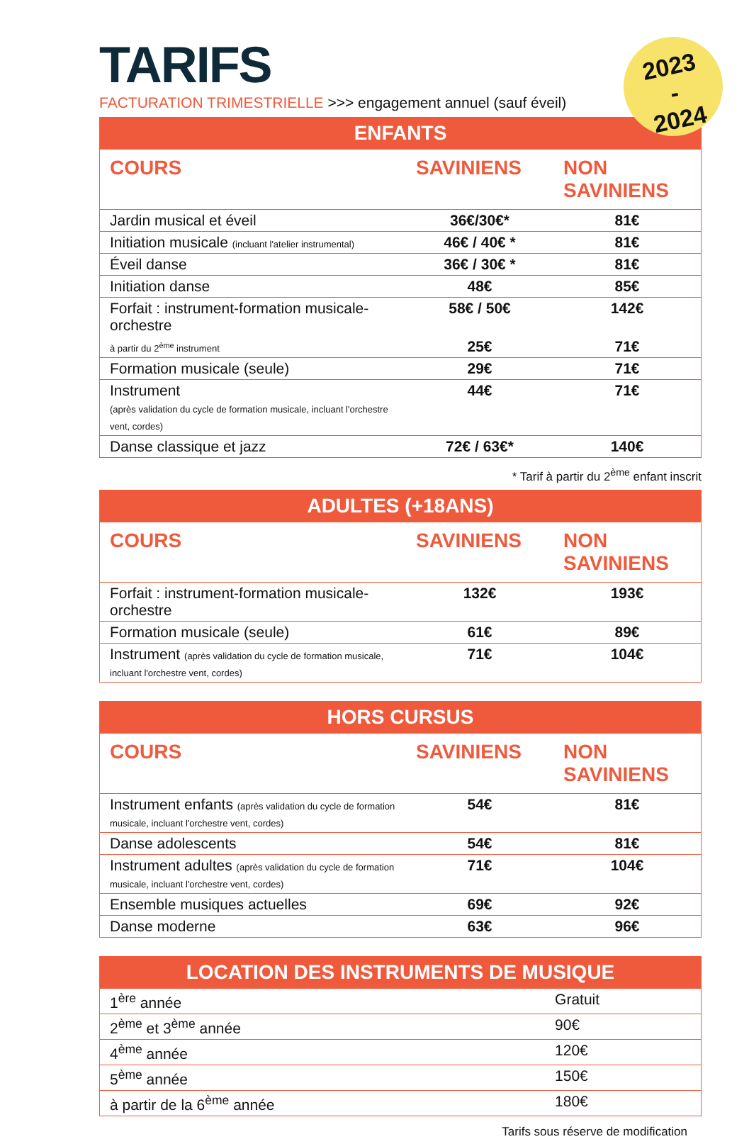TARIFS
FACTURATION TRIMESTRIELLE >>> engagement annuel (sauf éveil)
2023
-
2024
| ENFANTS | | |
| --- | --- | --- |
| COURS | SAVINIENS | NON SAVINIENS |
| Jardin musical et éveil | 36€/30€* | 81€ |
| Initiation musicale (incluant l'atelier instrumental) | 46€ / 40€ * | 81€ |
| Éveil danse | 36€ / 30€ * | 81€ |
| Initiation danse | 48€ | 85€ |
| Forfait : instrument-formation musicale-orchestre | 58€ / 50€ | 142€ |
| à partir du 2<sup>ème</sup> instrument | 25€ | 71€ |
| Formation musicale (seule) | 29€ | 71€ |
| Instrument (après validation du cycle de formation musicale, incluant l'orchestre vent, cordes) | 44€ | 71€ |
| Danse classique et jazz | 72€ / 63€* | 140€ |
* Tarif à partir du 2<sup>ème</sup> enfant inscrit
| ADULTES (+18ANS) | | |
| --- | --- | --- |
| COURS | SAVINIENS | NON SAVINIENS |
| Forfait : instrument-formation musicale-orchestre | 132€ | 193€ |
| Formation musicale (seule) | 61€ | 89€ |
| Instrument (après validation du cycle de formation musicale, incluant l'orchestre vent, cordes) | 71€ | 104€ |
| HORS CURSUS | | |
| --- | --- | --- |
| COURS | SAVINIENS | NON SAVINIENS |
| Instrument enfants (après validation du cycle de formation musicale, incluant l'orchestre vent, cordes) | 54€ | 81€ |
| Danse adolescents | 54€ | 81€ |
| Instrument adultes (après validation du cycle de formation musicale, incluant l'orchestre vent, cordes) | 71€ | 104€ |
| Ensemble musiques actuelles | 69€ | 92€ |
| Danse moderne | 63€ | 96€ |
| LOCATION DES INSTRUMENTS DE MUSIQUE | |
| --- | --- |
| 1<sup>ère</sup> année | Gratuit |
| 2<sup>ème</sup> et 3<sup>ème</sup> année | 90€ |
| 4<sup>ème</sup> année | 120€ |
| 5<sup>ème</sup> année | 150€ |
| à partir de la 6<sup>ème</sup> année | 180€ |
Tarifs sous réserve de modification